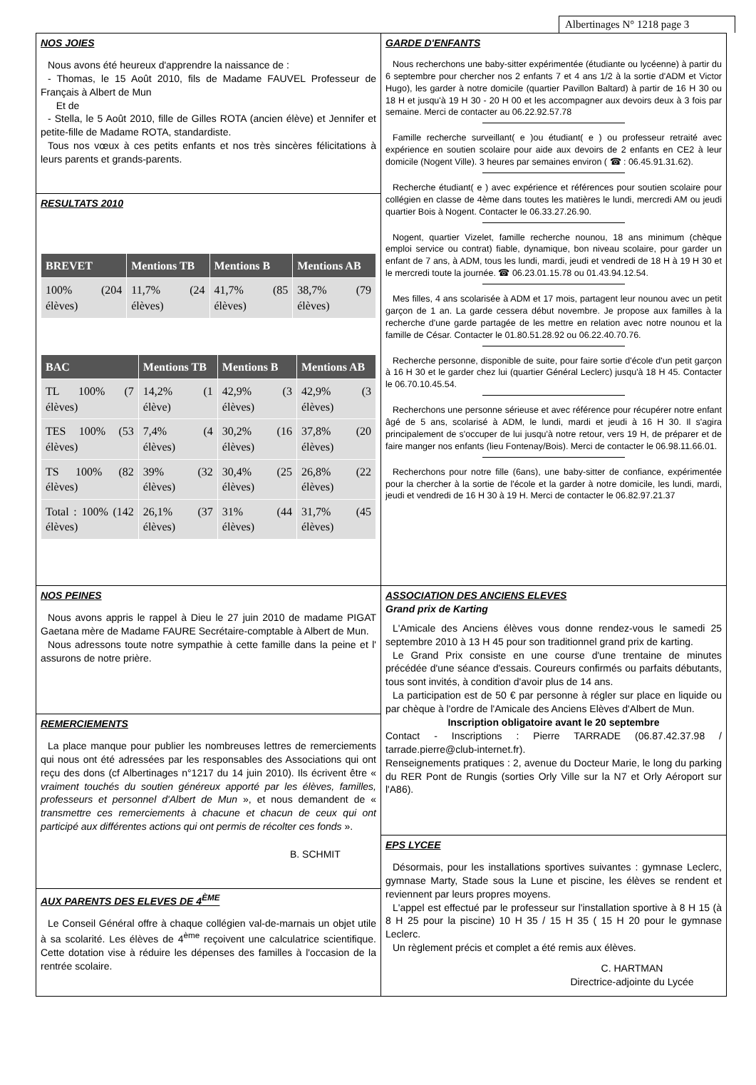Albertinages N° 1218 page 3
NOS JOIES
Nous avons été heureux d'apprendre la naissance de :
- Thomas, le 15 Août 2010, fils de Madame FAUVEL Professeur de Français à Albert de Mun
Et de
- Stella, le 5 Août 2010, fille de Gilles ROTA (ancien élève) et Jennifer et petite-fille de Madame ROTA, standardiste.
Tous nos vœux à ces petits enfants et nos très sincères félicitations à leurs parents et grands-parents.
RESULTATS 2010
| BREVET | Mentions TB | Mentions B | Mentions AB |
| --- | --- | --- | --- |
| 100% (204 élèves) | 11,7% (24 élèves) | 41,7% (85 élèves) | 38,7% (79 élèves) |
| BAC | Mentions TB | Mentions B | Mentions AB |
| --- | --- | --- | --- |
| TL 100% (7 élèves) | 14,2% (1 élève) | 42,9% (3 élèves) | 42,9% (3 élèves) |
| TES 100% (53 élèves) | 7,4% (4 élèves) | 30,2% (16 élèves) | 37,8% (20 élèves) |
| TS 100% (82 élèves) | 39% (32 élèves) | 30,4% (25 élèves) | 26,8% (22 élèves) |
| Total : 100% (142 élèves) | 26,1% (37 élèves) | 31% (44 élèves) | 31,7% (45 élèves) |
NOS PEINES
Nous avons appris le rappel à Dieu le 27 juin 2010 de madame PIGAT Gaetana mère de Madame FAURE Secrétaire-comptable à Albert de Mun.
Nous adressons toute notre sympathie à cette famille dans la peine et l' assurons de notre prière.
REMERCIEMENTS
La place manque pour publier les nombreuses lettres de remerciements qui nous ont été adressées par les responsables des Associations qui ont reçu des dons (cf Albertinages n°1217 du 14 juin 2010). Ils écrivent être « vraiment touchés du soutien généreux apporté par les élèves, familles, professeurs et personnel d'Albert de Mun », et nous demandent de « transmettre ces remerciements à chacune et chacun de ceux qui ont participé aux différentes actions qui ont permis de récolter ces fonds ».
B. SCHMIT
AUX PARENTS DES ELEVES DE 4<sup>ÈME</sup>
Le Conseil Général offre à chaque collégien val-de-marnais un objet utile à sa scolarité. Les élèves de 4<sup>ème</sup> reçoivent une calculatrice scientifique. Cette dotation vise à réduire les dépenses des familles à l'occasion de la rentrée scolaire.
GARDE D'ENFANTS
Nous recherchons une baby-sitter expérimentée (étudiante ou lycéenne) à partir du 6 septembre pour chercher nos 2 enfants 7 et 4 ans 1/2 à la sortie d'ADM et Victor Hugo), les garder à notre domicile (quartier Pavillon Baltard) à partir de 16 H 30 ou 18 H et jusqu'à 19 H 30 - 20 H 00 et les accompagner aux devoirs deux à 3 fois par semaine. Merci de contacter au 06.22.92.57.78
Famille recherche surveillant( e )ou étudiant( e ) ou professeur retraité avec expérience en soutien scolaire pour aide aux devoirs de 2 enfants en CE2 à leur domicile (Nogent Ville). 3 heures par semaines environ ( ☎ : 06.45.91.31.62).
Recherche étudiant( e ) avec expérience et références pour soutien scolaire pour collégien en classe de 4ème dans toutes les matières le lundi, mercredi AM ou jeudi quartier Bois à Nogent. Contacter le 06.33.27.26.90.
Nogent, quartier Vizelet, famille recherche nounou, 18 ans minimum (chèque emploi service ou contrat) fiable, dynamique, bon niveau scolaire, pour garder un enfant de 7 ans, à ADM, tous les lundi, mardi, jeudi et vendredi de 18 H à 19 H 30 et le mercredi toute la journée. ☎ 06.23.01.15.78 ou 01.43.94.12.54.
Mes filles, 4 ans scolarisée à ADM et 17 mois, partagent leur nounou avec un petit garçon de 1 an. La garde cessera début novembre. Je propose aux familles à la recherche d'une garde partagée de les mettre en relation avec notre nounou et la famille de César. Contacter le 01.80.51.28.92 ou 06.22.40.70.76.
Recherche personne, disponible de suite, pour faire sortie d'école d'un petit garçon à 16 H 30 et le garder chez lui (quartier Général Leclerc) jusqu'à 18 H 45. Contacter le 06.70.10.45.54.
Recherchons une personne sérieuse et avec référence pour récupérer notre enfant âgé de 5 ans, scolarisé à ADM, le lundi, mardi et jeudi à 16 H 30. Il s'agira principalement de s'occuper de lui jusqu'à notre retour, vers 19 H, de préparer et de faire manger nos enfants (lieu Fontenay/Bois). Merci de contacter le 06.98.11.66.01.
Recherchons pour notre fille (6ans), une baby-sitter de confiance, expérimentée pour la chercher à la sortie de l'école et la garder à notre domicile, les lundi, mardi, jeudi et vendredi de 16 H 30 à 19 H. Merci de contacter le 06.82.97.21.37
ASSOCIATION DES ANCIENS ELEVES
Grand prix de Karting
L'Amicale des Anciens élèves vous donne rendez-vous le samedi 25 septembre 2010 à 13 H 45 pour son traditionnel grand prix de karting.
Le Grand Prix consiste en une course d'une trentaine de minutes précédée d'une séance d'essais. Coureurs confirmés ou parfaits débutants, tous sont invités, à condition d'avoir plus de 14 ans.
La participation est de 50 € par personne à régler sur place en liquide ou par chèque à l'ordre de l'Amicale des Anciens Elèves d'Albert de Mun.
Inscription obligatoire avant le 20 septembre
Contact - Inscriptions : Pierre TARRADE (06.87.42.37.98 / tarrade.pierre@club-internet.fr).
Renseignements pratiques : 2, avenue du Docteur Marie, le long du parking du RER Pont de Rungis (sorties Orly Ville sur la N7 et Orly Aéroport sur l'A86).
EPS LYCEE
Désormais, pour les installations sportives suivantes : gymnase Leclerc, gymnase Marty, Stade sous la Lune et piscine, les élèves se rendent et reviennent par leurs propres moyens.
L'appel est effectué par le professeur sur l'installation sportive à 8 H 15 (à 8 H 25 pour la piscine) 10 H 35 / 15 H 35 ( 15 H 20 pour le gymnase Leclerc.
Un règlement précis et complet a été remis aux élèves.
C. HARTMAN
Directrice-adjointe du Lycée